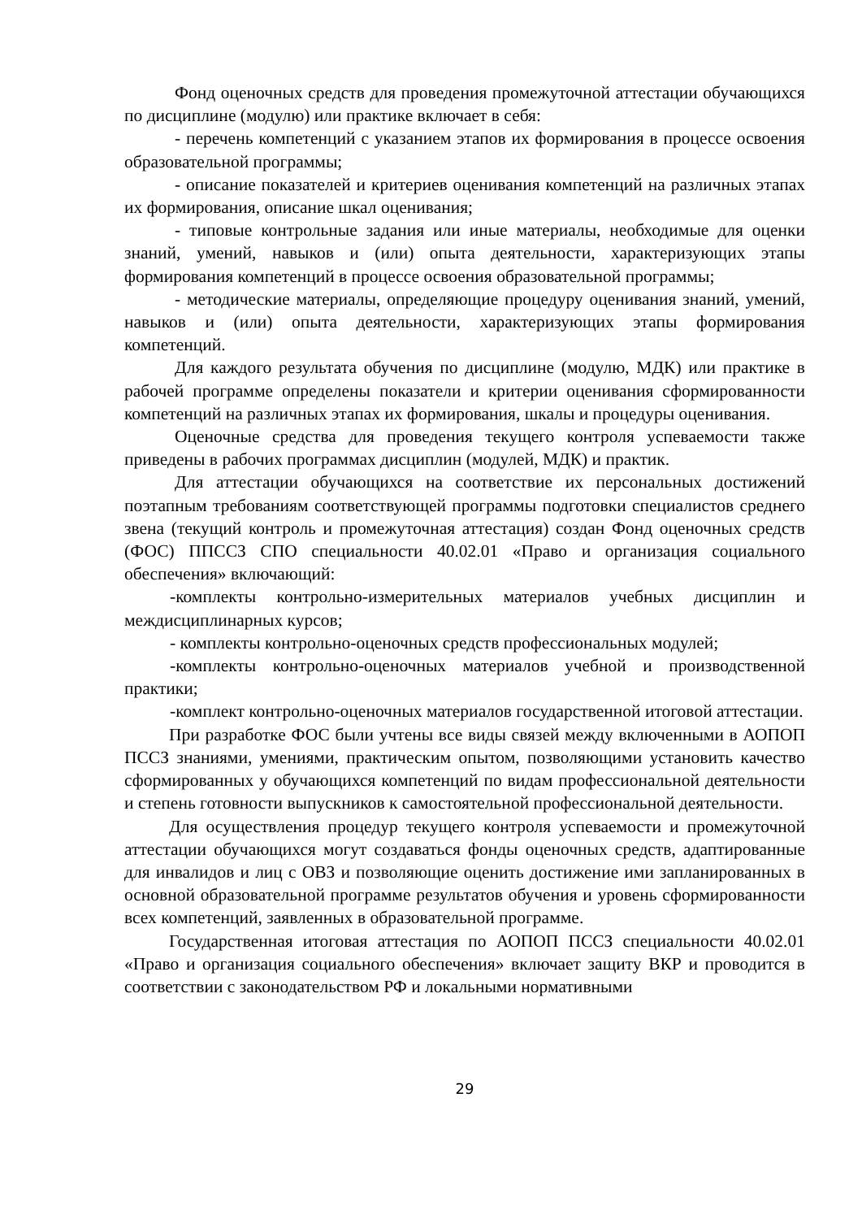Фонд оценочных средств для проведения промежуточной аттестации обучающихся по дисциплине (модулю) или практике включает в себя:
- перечень компетенций с указанием этапов их формирования в процессе освоения образовательной программы;
- описание показателей и критериев оценивания компетенций на различных этапах их формирования, описание шкал оценивания;
- типовые контрольные задания или иные материалы, необходимые для оценки знаний, умений, навыков и (или) опыта деятельности, характеризующих этапы формирования компетенций в процессе освоения образовательной программы;
- методические материалы, определяющие процедуру оценивания знаний, умений, навыков и (или) опыта деятельности, характеризующих этапы формирования компетенций.
Для каждого результата обучения по дисциплине (модулю, МДК) или практике в рабочей программе определены показатели и критерии оценивания сформированности компетенций на различных этапах их формирования, шкалы и процедуры оценивания.
Оценочные средства для проведения текущего контроля успеваемости также приведены в рабочих программах дисциплин (модулей, МДК) и практик.
Для аттестации обучающихся на соответствие их персональных достижений поэтапным требованиям соответствующей программы подготовки специалистов среднего звена (текущий контроль и промежуточная аттестация) создан Фонд оценочных средств (ФОС) ППССЗ СПО специальности 40.02.01 «Право и организация социального обеспечения» включающий:
-комплекты контрольно-измерительных материалов учебных дисциплин и междисциплинарных курсов;
- комплекты контрольно-оценочных средств профессиональных модулей;
-комплекты контрольно-оценочных материалов учебной и производственной практики;
-комплект контрольно-оценочных материалов государственной итоговой аттестации.
При разработке ФОС были учтены все виды связей между включенными в АОПОП ПССЗ знаниями, умениями, практическим опытом, позволяющими установить качество сформированных у обучающихся компетенций по видам профессиональной деятельности и степень готовности выпускников к самостоятельной профессиональной деятельности.
Для осуществления процедур текущего контроля успеваемости и промежуточной аттестации обучающихся могут создаваться фонды оценочных средств, адаптированные для инвалидов и лиц с ОВЗ и позволяющие оценить достижение ими запланированных в основной образовательной программе результатов обучения и уровень сформированности всех компетенций, заявленных в образовательной программе.
Государственная итоговая аттестация по АОПОП ПССЗ специальности 40.02.01 «Право и организация социального обеспечения» включает защиту ВКР и проводится в соответствии с законодательством РФ и локальными нормативными
29